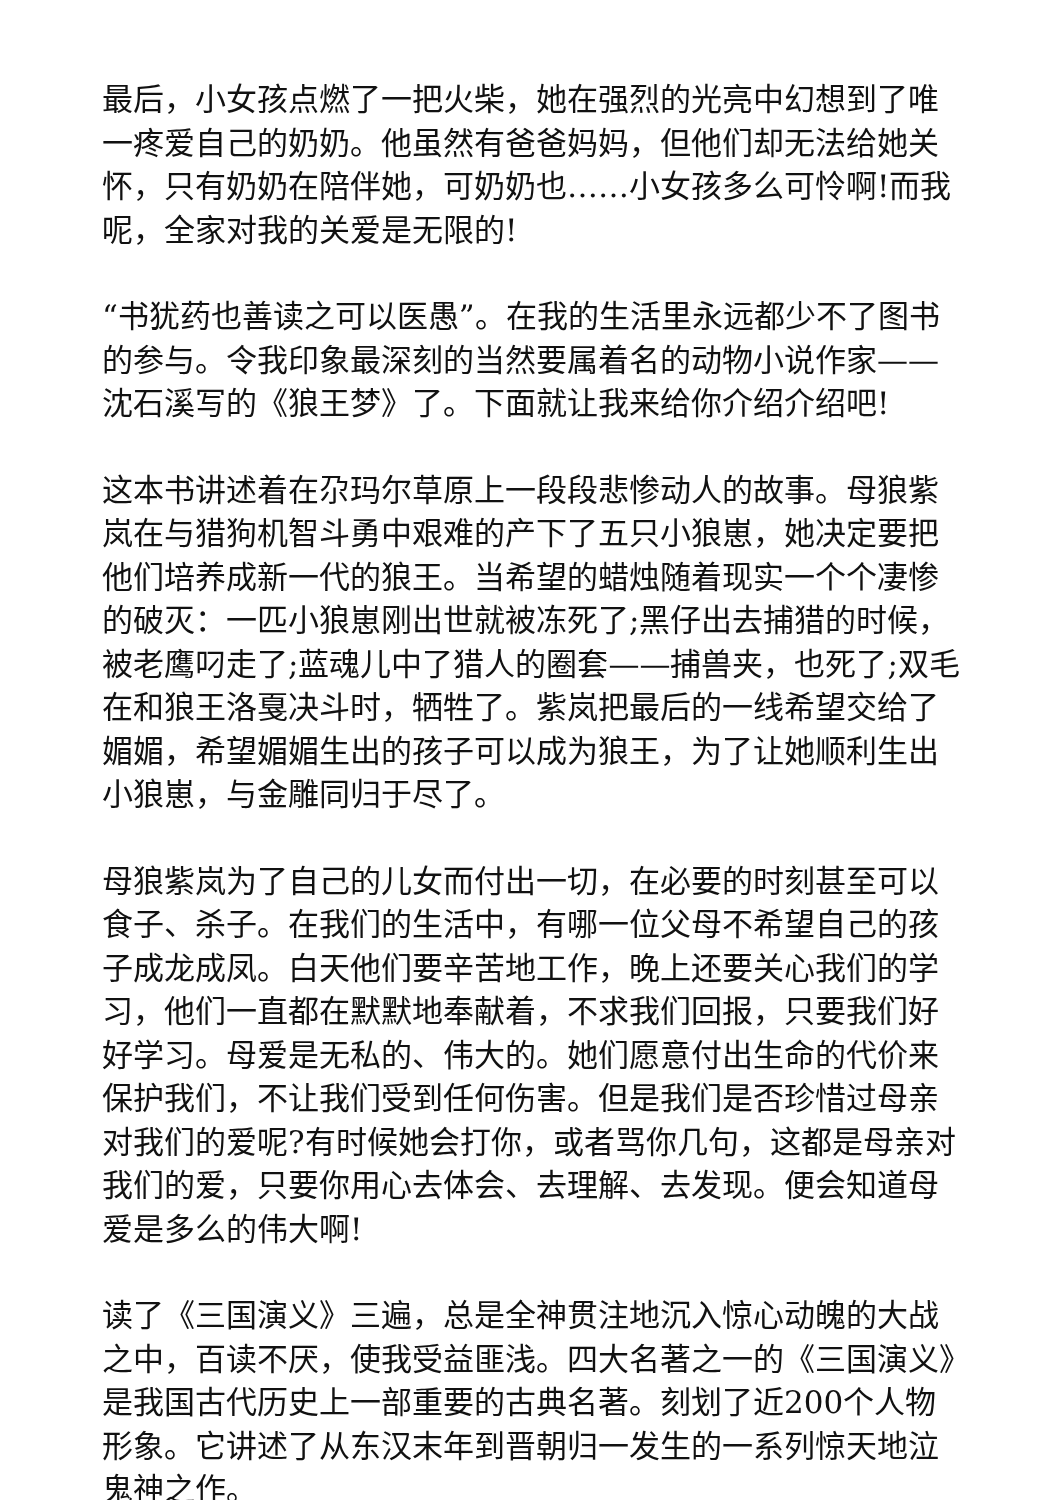最后，小女孩点燃了一把火柴，她在强烈的光亮中幻想到了唯一疼爱自己的奶奶。他虽然有爸爸妈妈，但他们却无法给她关怀，只有奶奶在陪伴她，可奶奶也……小女孩多么可怜啊!而我呢，全家对我的关爱是无限的!
“书犹药也善读之可以医愚”。在我的生活里永远都少不了图书的参与。令我印象最深刻的当然要属着名的动物小说作家——沈石溪写的《狼王梦》了。下面就让我来给你介绍介绍吧!
这本书讲述着在尕玛尔草原上一段段悲惨动人的故事。母狼紫岚在与猎狗机智斗勇中艰难的产下了五只小狼崽，她决定要把他们培养成新一代的狼王。当希望的蜡烛随着现实一个个凄惨的破灭：一匹小狼崽刚出世就被冻死了;黑仔出去捕猎的时候，被老鹰叼走了;蓝魂儿中了猎人的圈套——捕兽夹，也死了;双毛在和狼王洛戛决斗时，牺牲了。紫岚把最后的一线希望交给了媚媚，希望媚媚生出的孩子可以成为狼王，为了让她顺利生出小狼崽，与金雕同归于尽了。
母狼紫岚为了自己的儿女而付出一切，在必要的时刻甚至可以食子、杀子。在我们的生活中，有哪一位父母不希望自己的孩子成龙成凤。白天他们要辛苦地工作，晚上还要关心我们的学习，他们一直都在默默地奉献着，不求我们回报，只要我们好好学习。母爱是无私的、伟大的。她们愿意付出生命的代价来保护我们，不让我们受到任何伤害。但是我们是否珍惜过母亲对我们的爱呢?有时候她会打你，或者骂你几句，这都是母亲对我们的爱，只要你用心去体会、去理解、去发现。便会知道母爱是多么的伟大啊!
读了《三国演义》三遍，总是全神贯注地沉入惊心动魄的大战之中，百读不厌，使我受益匪浅。四大名著之一的《三国演义》是我国古代历史上一部重要的古典名著。刻划了近200个人物形象。它讲述了从东汉末年到晋朝归一发生的一系列惊天地泣鬼神之作。